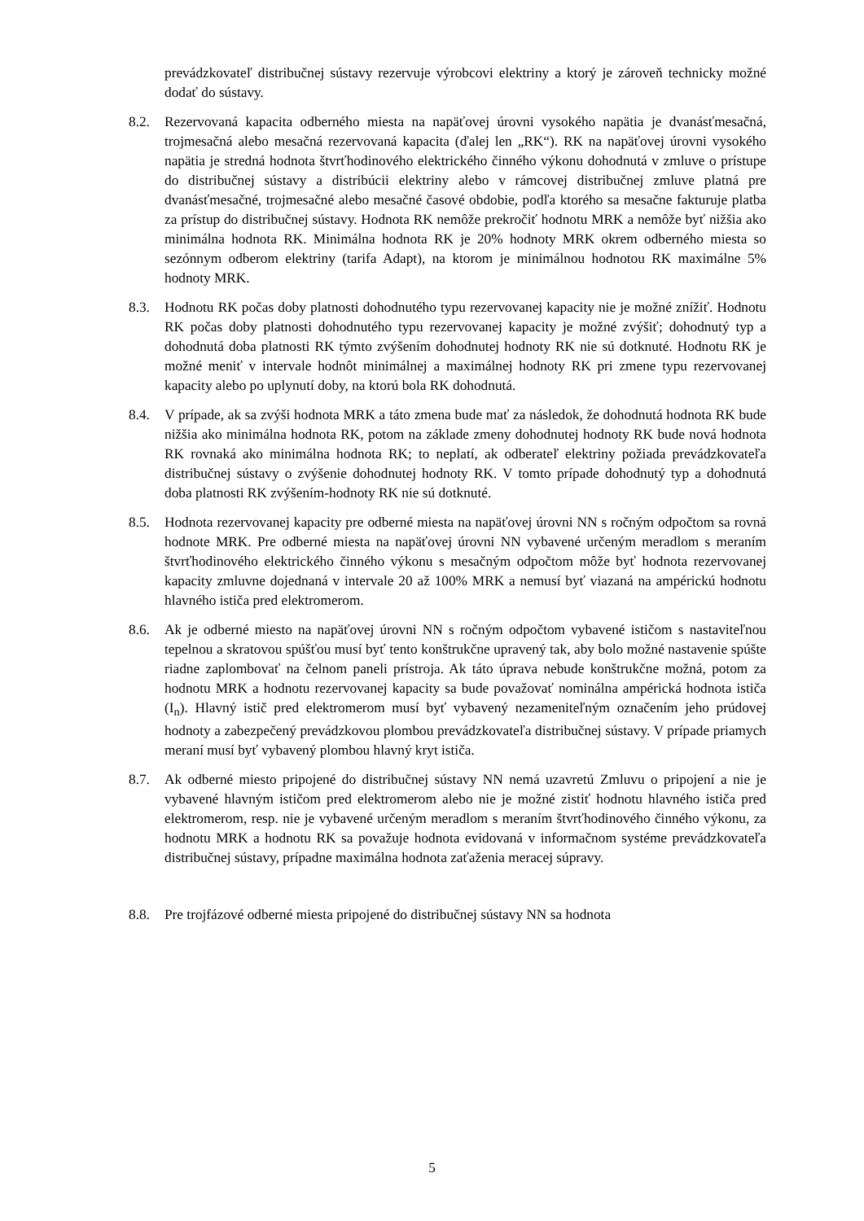prevádzkovateľ distribučnej sústavy rezervuje výrobcovi elektriny a ktorý je zároveň technicky možné dodať do sústavy.
8.2. Rezervovaná kapacita odberného miesta na napäťovej úrovni vysokého napätia je dvanásťmesačná, trojmesačná alebo mesačná rezervovaná kapacita (ďalej len „RK“). RK na napäťovej úrovni vysokého napätia je stredná hodnota štvrťhodinového elektrického činného výkonu dohodnutá v zmluve o prístupe do distribučnej sústavy a distribúcii elektriny alebo v rámcovej distribučnej zmluve platná pre dvanásťmesačné, trojmesačné alebo mesačné časové obdobie, podľa ktorého sa mesačne fakturuje platba za prístup do distribučnej sústavy. Hodnota RK nemôže prekročiť hodnotu MRK a nemôže byť nižšia ako minimálna hodnota RK. Minimálna hodnota RK je 20% hodnoty MRK okrem odberného miesta so sezónnym odberom elektriny (tarifa Adapt), na ktorom je minimálnou hodnotou RK maximálne 5% hodnoty MRK.
8.3. Hodnotu RK počas doby platnosti dohodnutého typu rezervovanej kapacity nie je možné znížiť. Hodnotu RK počas doby platnosti dohodnutého typu rezervovanej kapacity je možné zvýšiť; dohodnutý typ a dohodnutá doba platnosti RK týmto zvýšením dohodnutej hodnoty RK nie sú dotknuté. Hodnotu RK je možné meniť v intervale hodnôt minimálnej a maximálnej hodnoty RK pri zmene typu rezervovanej kapacity alebo po uplynutí doby, na ktorú bola RK dohodnutá.
8.4. V prípade, ak sa zvýši hodnota MRK a táto zmena bude mať za následok, že dohodnutá hodnota RK bude nižšia ako minimálna hodnota RK, potom na základe zmeny dohodnutej hodnoty RK bude nová hodnota RK rovnaká ako minimálna hodnota RK; to neplatí, ak odberateľ elektriny požiada prevádzkovateľa distribučnej sústavy o zvýšenie dohodnutej hodnoty RK. V tomto prípade dohodnutý typ a dohodnutá doba platnosti RK zvýšením-hodnoty RK nie sú dotknuté.
8.5. Hodnota rezervovanej kapacity pre odberné miesta na napäťovej úrovni NN s ročným odpočtom sa rovná hodnote MRK. Pre odberné miesta na napäťovej úrovni NN vybavené určeným meradlom s meraním štvrťhodinového elektrického činného výkonu s mesačným odpočtom môže byť hodnota rezervovanej kapacity zmluvne dojednaná v intervale 20 až 100% MRK a nemusí byť viazaná na ampérickú hodnotu hlavného ističa pred elektromerom.
8.6. Ak je odberné miesto na napäťovej úrovni NN s ročným odpočtom vybavené ističom s nastaviteľnou tepelnou a skratovou spúšťou musí byť tento konštrukčne upravený tak, aby bolo možné nastavenie spúšte riadne zaplombovať na čelnom paneli prístroja. Ak táto úprava nebude konštrukčne možná, potom za hodnotu MRK a hodnotu rezervovanej kapacity sa bude považovať nominálna ampérická hodnota ističa (I<sub>n</sub>). Hlavný istič pred elektromerom musí byť vybavený nezameniteľným označením jeho prúdovej hodnoty a zabezpečený prevádzkovou plombou prevádzkovateľa distribučnej sústavy. V prípade priamych meraní musí byť vybavený plombou hlavný kryt ističa.
8.7. Ak odberné miesto pripojené do distribučnej sústavy NN nemá uzavretú Zmluvu o pripojení a nie je vybavené hlavným ističom pred elektromerom alebo nie je možné zistiť hodnotu hlavného ističa pred elektromerom, resp. nie je vybavené určeným meradlom s meraním štvrťhodinového činného výkonu, za hodnotu MRK a hodnotu RK sa považuje hodnota evidovaná v informačnom systéme prevádzkovateľa distribučnej sústavy, prípadne maximálna hodnota zaťaženia meracej súpravy.
8.8. Pre trojfázové odberné miesta pripojené do distribučnej sústavy NN sa hodnota
5